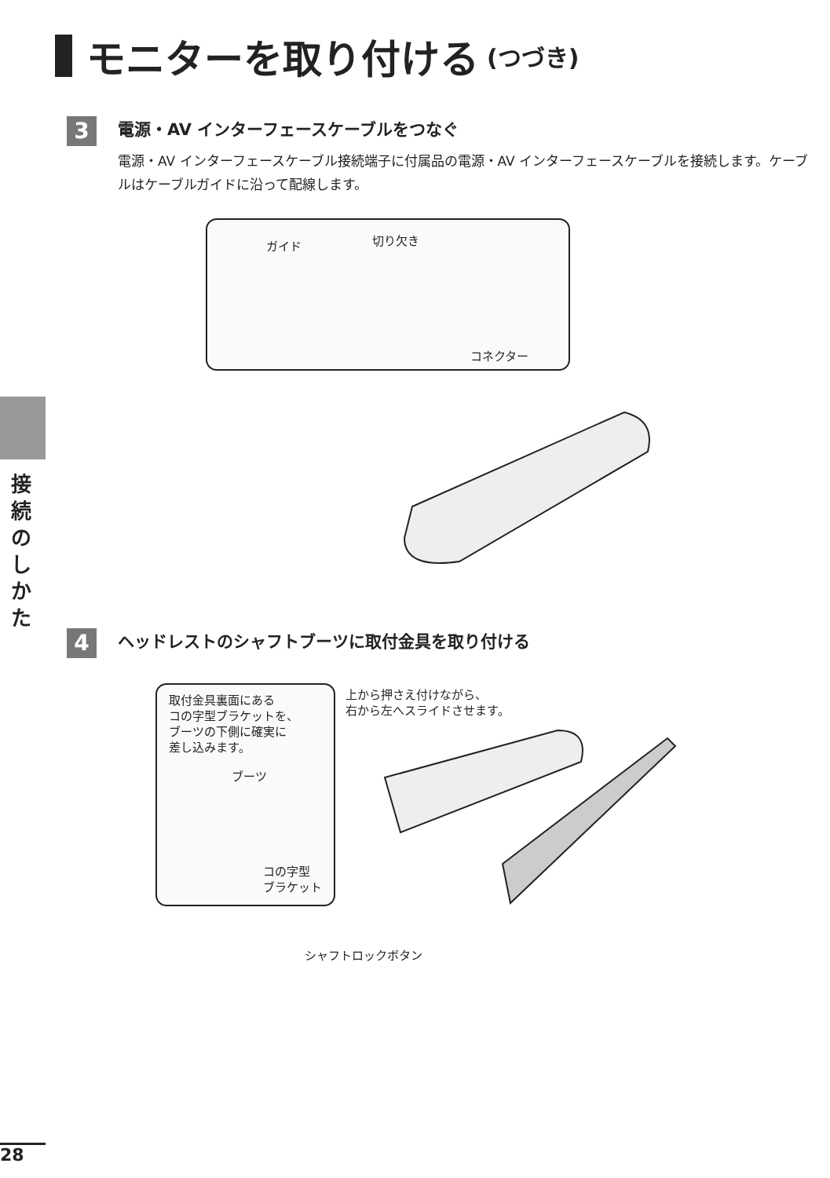モニターを取り付ける (つづき)
3
電源・AV インターフェースケーブルをつなぐ
電源・AV インターフェースケーブル接続端子に付属品の電源・AV インターフェースケーブルを接続します。ケーブルはケーブルガイドに沿って配線します。
ガイド 切り欠き
コネクター
接続のしかた
4
ヘッドレストのシャフトブーツに取付金具を取り付ける
取付金具裏面にある
コの字型ブラケットを、
ブーツの下側に確実に
差し込みます。
ブーツ
コの字型
ブラケット
上から押さえ付けながら、
右から左へスライドさせます。
シャフトロックボタン
28